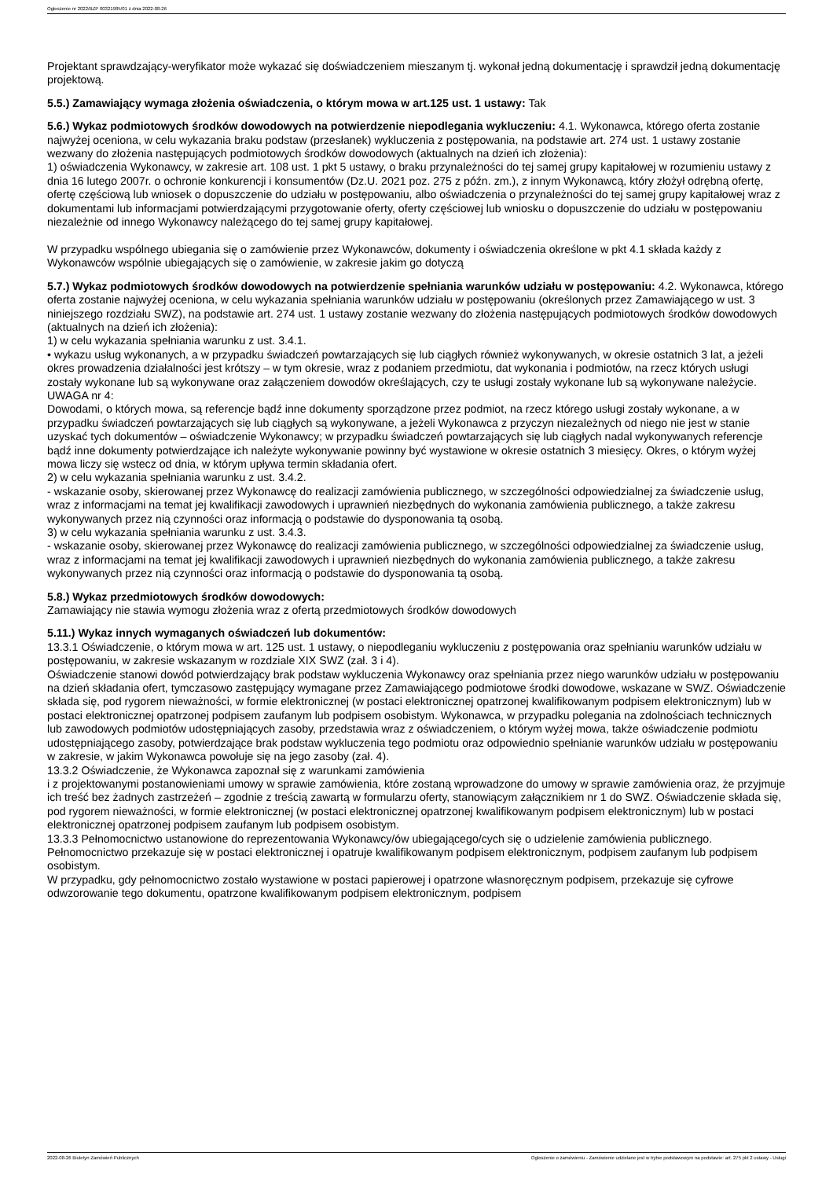Ogłoszenie nr 2022/BZP 00321985/01 z dnia 2022-08-26
Projektant sprawdzający-weryfikator może wykazać się doświadczeniem mieszanym tj. wykonał jedną dokumentację i sprawdził jedną dokumentację projektową.
5.5.) Zamawiający wymaga złożenia oświadczenia, o którym mowa w art.125 ust. 1 ustawy: Tak
5.6.) Wykaz podmiotowych środków dowodowych na potwierdzenie niepodlegania wykluczeniu: 4.1. Wykonawca, którego oferta zostanie najwyżej oceniona, w celu wykazania braku podstaw (przesłanek) wykluczenia z postępowania, na podstawie art. 274 ust. 1 ustawy zostanie wezwany do złożenia następujących podmiotowych środków dowodowych (aktualnych na dzień ich złożenia):
1) oświadczenia Wykonawcy, w zakresie art. 108 ust. 1 pkt 5 ustawy, o braku przynależności do tej samej grupy kapitałowej w rozumieniu ustawy z dnia 16 lutego 2007r. o ochronie konkurencji i konsumentów (Dz.U. 2021 poz. 275 z późn. zm.), z innym Wykonawcą, który złożył odrębną ofertę, ofertę częściową lub wniosek o dopuszczenie do udziału w postępowaniu, albo oświadczenia o przynależności do tej samej grupy kapitałowej wraz z dokumentami lub informacjami potwierdzającymi przygotowanie oferty, oferty częściowej lub wniosku o dopuszczenie do udziału w postępowaniu niezależnie od innego Wykonawcy należącego do tej samej grupy kapitałowej.
W przypadku wspólnego ubiegania się o zamówienie przez Wykonawców, dokumenty i oświadczenia określone w pkt 4.1 składa każdy z Wykonawców wspólnie ubiegających się o zamówienie, w zakresie jakim go dotyczą
5.7.) Wykaz podmiotowych środków dowodowych na potwierdzenie spełniania warunków udziału w postępowaniu: 4.2. Wykonawca, którego oferta zostanie najwyżej oceniona, w celu wykazania spełniania warunków udziału w postępowaniu (określonych przez Zamawiającego w ust. 3 niniejszego rozdziału SWZ), na podstawie art. 274 ust. 1 ustawy zostanie wezwany do złożenia następujących podmiotowych środków dowodowych (aktualnych na dzień ich złożenia):
1) w celu wykazania spełniania warunku z ust. 3.4.1.
• wykazu usług wykonanych, a w przypadku świadczeń powtarzających się lub ciągłych również wykonywanych, w okresie ostatnich 3 lat, a jeżeli okres prowadzenia działalności jest krótszy – w tym okresie, wraz z podaniem przedmiotu, dat wykonania i podmiotów, na rzecz których usługi zostały wykonane lub są wykonywane oraz załączeniem dowodów określających, czy te usługi zostały wykonane lub są wykonywane należycie.
UWAGA nr 4:
Dowodami, o których mowa, są referencje bądź inne dokumenty sporządzone przez podmiot, na rzecz którego usługi zostały wykonane, a w przypadku świadczeń powtarzających się lub ciągłych są wykonywane, a jeżeli Wykonawca z przyczyn niezależnych od niego nie jest w stanie uzyskać tych dokumentów – oświadczenie Wykonawcy; w przypadku świadczeń powtarzających się lub ciągłych nadal wykonywanych referencje bądź inne dokumenty potwierdzające ich należyte wykonywanie powinny być wystawione w okresie ostatnich 3 miesięcy. Okres, o którym wyżej mowa liczy się wstecz od dnia, w którym upływa termin składania ofert.
2) w celu wykazania spełniania warunku z ust. 3.4.2.
- wskazanie osoby, skierowanej przez Wykonawcę do realizacji zamówienia publicznego, w szczególności odpowiedzialnej za świadczenie usług, wraz z informacjami na temat jej kwalifikacji zawodowych i uprawnień niezbędnych do wykonania zamówienia publicznego, a także zakresu wykonywanych przez nią czynności oraz informacją o podstawie do dysponowania tą osobą.
3) w celu wykazania spełniania warunku z ust. 3.4.3.
- wskazanie osoby, skierowanej przez Wykonawcę do realizacji zamówienia publicznego, w szczególności odpowiedzialnej za świadczenie usług, wraz z informacjami na temat jej kwalifikacji zawodowych i uprawnień niezbędnych do wykonania zamówienia publicznego, a także zakresu wykonywanych przez nią czynności oraz informacją o podstawie do dysponowania tą osobą.
5.8.) Wykaz przedmiotowych środków dowodowych:
Zamawiający nie stawia wymogu złożenia wraz z ofertą przedmiotowych środków dowodowych
5.11.) Wykaz innych wymaganych oświadczeń lub dokumentów:
13.3.1 Oświadczenie, o którym mowa w art. 125 ust. 1 ustawy, o niepodleganiu wykluczeniu z postępowania oraz spełnianiu warunków udziału w postępowaniu, w zakresie wskazanym w rozdziale XIX SWZ (zał. 3 i 4).
Oświadczenie stanowi dowód potwierdzający brak podstaw wykluczenia Wykonawcy oraz spełniania przez niego warunków udziału w postępowaniu na dzień składania ofert, tymczasowo zastępujący wymagane przez Zamawiającego podmiotowe środki dowodowe, wskazane w SWZ. Oświadczenie składa się, pod rygorem nieważności, w formie elektronicznej (w postaci elektronicznej opatrzonej kwalifikowanym podpisem elektronicznym) lub w postaci elektronicznej opatrzonej podpisem zaufanym lub podpisem osobistym. Wykonawca, w przypadku polegania na zdolnościach technicznych lub zawodowych podmiotów udostępniających zasoby, przedstawia wraz z oświadczeniem, o którym wyżej mowa, także oświadczenie podmiotu udostępniającego zasoby, potwierdzające brak podstaw wykluczenia tego podmiotu oraz odpowiednio spełnianie warunków udziału w postępowaniu w zakresie, w jakim Wykonawca powołuje się na jego zasoby (zał. 4).
13.3.2 Oświadczenie, że Wykonawca zapoznał się z warunkami zamówienia
i z projektowanymi postanowieniami umowy w sprawie zamówienia, które zostaną wprowadzone do umowy w sprawie zamówienia oraz, że przyjmuje ich treść bez żadnych zastrzeżeń – zgodnie z treścią zawartą w formularzu oferty, stanowiącym załącznikiem nr 1 do SWZ. Oświadczenie składa się, pod rygorem nieważności, w formie elektronicznej (w postaci elektronicznej opatrzonej kwalifikowanym podpisem elektronicznym) lub w postaci elektronicznej opatrzonej podpisem zaufanym lub podpisem osobistym.
13.3.3 Pełnomocnictwo ustanowione do reprezentowania Wykonawcy/ów ubiegającego/cych się o udzielenie zamówienia publicznego.
Pełnomocnictwo przekazuje się w postaci elektronicznej i opatruje kwalifikowanym podpisem elektronicznym, podpisem zaufanym lub podpisem osobistym.
W przypadku, gdy pełnomocnictwo zostało wystawione w postaci papierowej i opatrzone własnoręcznym podpisem, przekazuje się cyfrowe odwzorowanie tego dokumentu, opatrzone kwalifikowanym podpisem elektronicznym, podpisem
2022-08-26 Biuletyn Zamówień Publicznych Ogłoszenie o zamówieniu - Zamówienie udzielane jest w trybie podstawowym na podstawie: art. 275 pkt 2 ustawy - Usługi